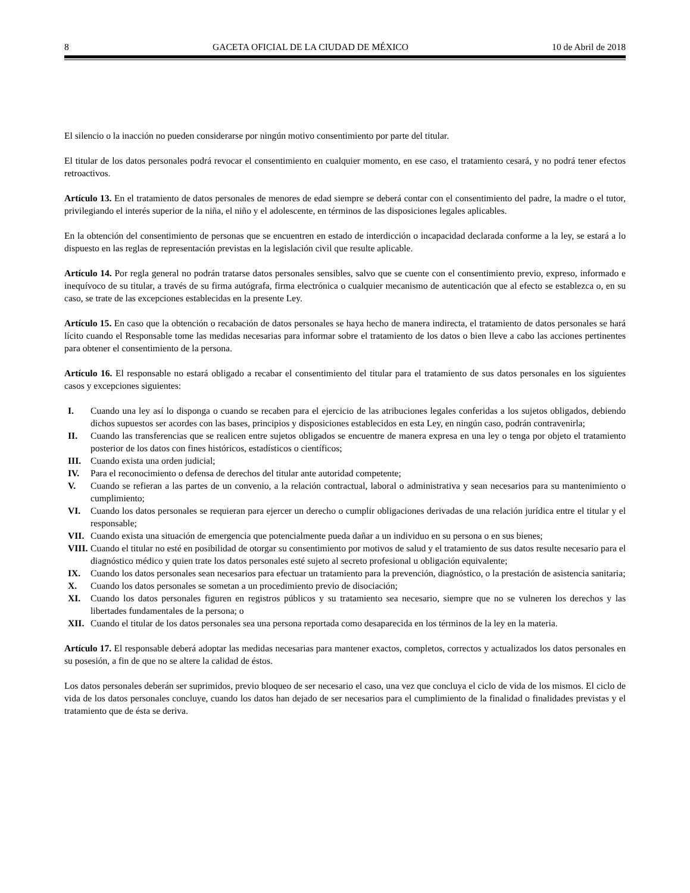8 GACETA OFICIAL DE LA CIUDAD DE MÉXICO 10 de Abril de 2018
El silencio o la inacción no pueden considerarse por ningún motivo consentimiento por parte del titular.
El titular de los datos personales podrá revocar el consentimiento en cualquier momento, en ese caso, el tratamiento cesará, y no podrá tener efectos retroactivos.
Artículo 13. En el tratamiento de datos personales de menores de edad siempre se deberá contar con el consentimiento del padre, la madre o el tutor, privilegiando el interés superior de la niña, el niño y el adolescente, en términos de las disposiciones legales aplicables.
En la obtención del consentimiento de personas que se encuentren en estado de interdicción o incapacidad declarada conforme a la ley, se estará a lo dispuesto en las reglas de representación previstas en la legislación civil que resulte aplicable.
Artículo 14. Por regla general no podrán tratarse datos personales sensibles, salvo que se cuente con el consentimiento previo, expreso, informado e inequívoco de su titular, a través de su firma autógrafa, firma electrónica o cualquier mecanismo de autenticación que al efecto se establezca o, en su caso, se trate de las excepciones establecidas en la presente Ley.
Artículo 15. En caso que la obtención o recabación de datos personales se haya hecho de manera indirecta, el tratamiento de datos personales se hará lícito cuando el Responsable tome las medidas necesarias para informar sobre el tratamiento de los datos o bien lleve a cabo las acciones pertinentes para obtener el consentimiento de la persona.
Artículo 16. El responsable no estará obligado a recabar el consentimiento del titular para el tratamiento de sus datos personales en los siguientes casos y excepciones siguientes:
I. Cuando una ley así lo disponga o cuando se recaben para el ejercicio de las atribuciones legales conferidas a los sujetos obligados, debiendo dichos supuestos ser acordes con las bases, principios y disposiciones establecidos en esta Ley, en ningún caso, podrán contravenirla;
II. Cuando las transferencias que se realicen entre sujetos obligados se encuentre de manera expresa en una ley o tenga por objeto el tratamiento posterior de los datos con fines históricos, estadísticos o científicos;
III. Cuando exista una orden judicial;
IV. Para el reconocimiento o defensa de derechos del titular ante autoridad competente;
V. Cuando se refieran a las partes de un convenio, a la relación contractual, laboral o administrativa y sean necesarios para su mantenimiento o cumplimiento;
VI. Cuando los datos personales se requieran para ejercer un derecho o cumplir obligaciones derivadas de una relación jurídica entre el titular y el responsable;
VII. Cuando exista una situación de emergencia que potencialmente pueda dañar a un individuo en su persona o en sus bienes;
VIII. Cuando el titular no esté en posibilidad de otorgar su consentimiento por motivos de salud y el tratamiento de sus datos resulte necesario para el diagnóstico médico y quien trate los datos personales esté sujeto al secreto profesional u obligación equivalente;
IX. Cuando los datos personales sean necesarios para efectuar un tratamiento para la prevención, diagnóstico, o la prestación de asistencia sanitaria;
X. Cuando los datos personales se sometan a un procedimiento previo de disociación;
XI. Cuando los datos personales figuren en registros públicos y su tratamiento sea necesario, siempre que no se vulneren los derechos y las libertades fundamentales de la persona; o
XII. Cuando el titular de los datos personales sea una persona reportada como desaparecida en los términos de la ley en la materia.
Artículo 17. El responsable deberá adoptar las medidas necesarias para mantener exactos, completos, correctos y actualizados los datos personales en su posesión, a fin de que no se altere la calidad de éstos.
Los datos personales deberán ser suprimidos, previo bloqueo de ser necesario el caso, una vez que concluya el ciclo de vida de los mismos. El ciclo de vida de los datos personales concluye, cuando los datos han dejado de ser necesarios para el cumplimiento de la finalidad o finalidades previstas y el tratamiento que de ésta se deriva.